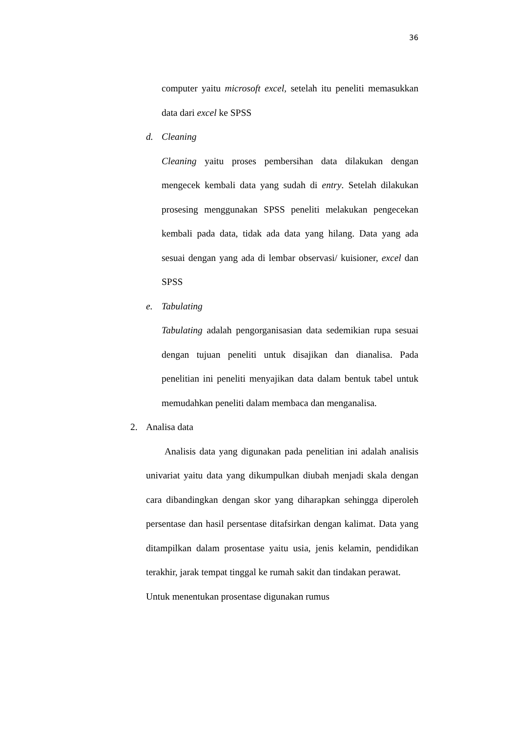36
computer yaitu microsoft excel, setelah itu peneliti memasukkan data dari excel ke SPSS
d. Cleaning
Cleaning yaitu proses pembersihan data dilakukan dengan mengecek kembali data yang sudah di entry. Setelah dilakukan prosesing menggunakan SPSS peneliti melakukan pengecekan kembali pada data, tidak ada data yang hilang. Data yang ada sesuai dengan yang ada di lembar observasi/ kuisioner, excel dan SPSS
e. Tabulating
Tabulating adalah pengorganisasian data sedemikian rupa sesuai dengan tujuan peneliti untuk disajikan dan dianalisa. Pada penelitian ini peneliti menyajikan data dalam bentuk tabel untuk memudahkan peneliti dalam membaca dan menganalisa.
2. Analisa data
Analisis data yang digunakan pada penelitian ini adalah analisis univariat yaitu data yang dikumpulkan diubah menjadi skala dengan cara dibandingkan dengan skor yang diharapkan sehingga diperoleh persentase dan hasil persentase ditafsirkan dengan kalimat. Data yang ditampilkan dalam prosentase yaitu usia, jenis kelamin, pendidikan terakhir, jarak tempat tinggal ke rumah sakit dan tindakan perawat.
Untuk menentukan prosentase digunakan rumus